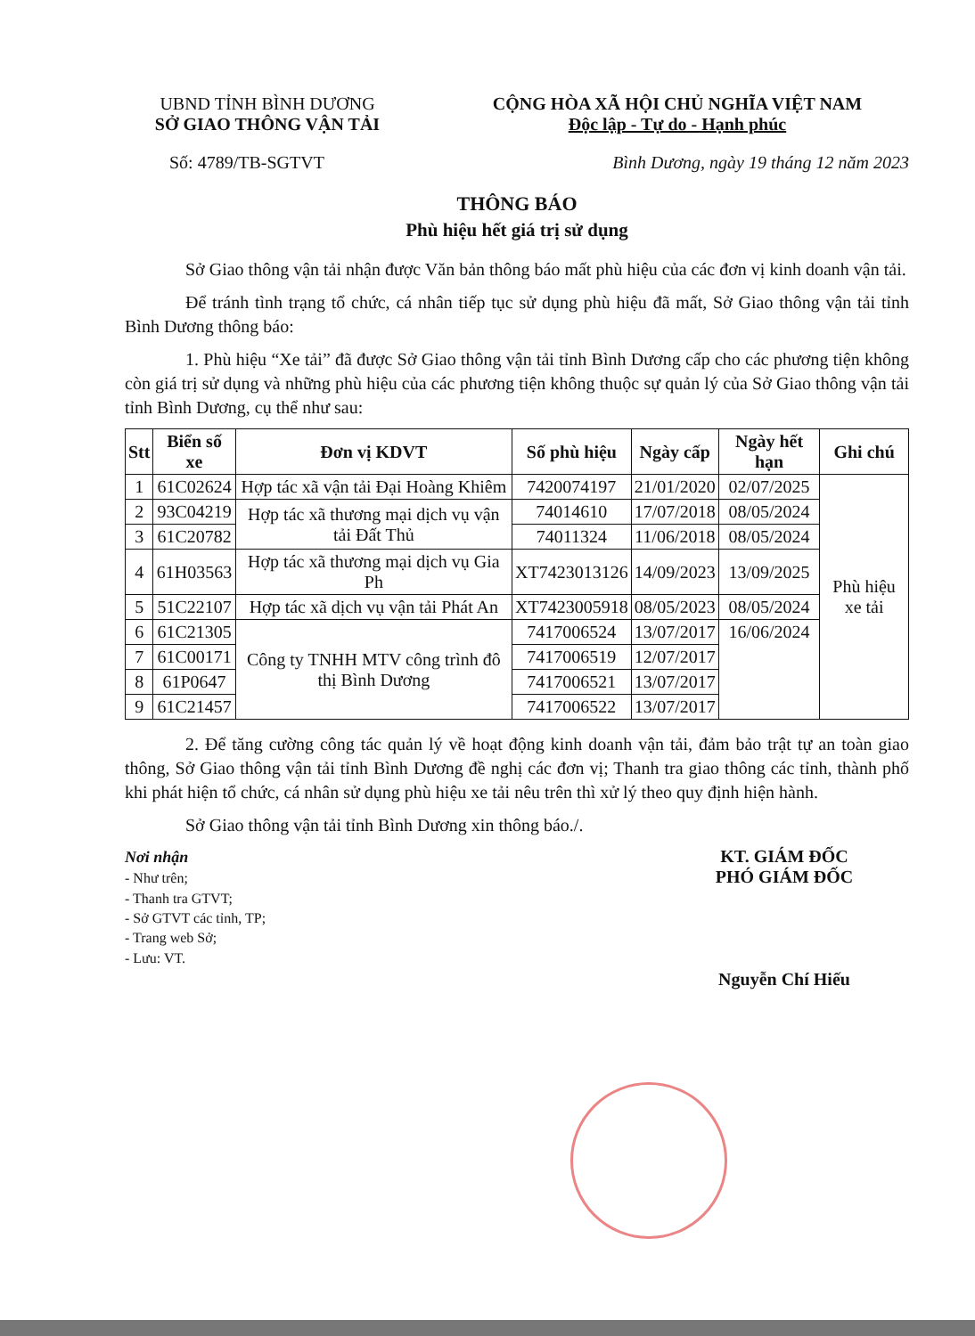UBND TỈNH BÌNH DƯƠNG
SỞ GIAO THÔNG VẬN TẢI
CỘNG HÒA XÃ HỘI CHỦ NGHĨA VIỆT NAM
Độc lập - Tự do - Hạnh phúc
Số: 4789/TB-SGTVT Bình Dương, ngày 19 tháng 12 năm 2023
THÔNG BÁO
Phù hiệu hết giá trị sử dụng
Sở Giao thông vận tải nhận được Văn bản thông báo mất phù hiệu của các đơn vị kinh doanh vận tải.
Để tránh tình trạng tổ chức, cá nhân tiếp tục sử dụng phù hiệu đã mất, Sở Giao thông vận tải tỉnh Bình Dương thông báo:
1. Phù hiệu “Xe tải” đã được Sở Giao thông vận tải tỉnh Bình Dương cấp cho các phương tiện không còn giá trị sử dụng và những phù hiệu của các phương tiện không thuộc sự quản lý của Sở Giao thông vận tải tỉnh Bình Dương, cụ thể như sau:
| Stt | Biển số xe | Đơn vị KDVT | Số phù hiệu | Ngày cấp | Ngày hết hạn | Ghi chú |
| --- | --- | --- | --- | --- | --- | --- |
| 1 | 61C02624 | Hợp tác xã vận tải Đại Hoàng Khiêm | 7420074197 | 21/01/2020 | 02/07/2025 | Phù hiệu xe tải |
| 2 | 93C04219 | Hợp tác xã thương mại dịch vụ vận tải Đất Thủ | 74014610 | 17/07/2018 | 08/05/2024 | |
| 3 | 61C20782 | | 74011324 | 11/06/2018 | 08/05/2024 | |
| 4 | 61H03563 | Hợp tác xã thương mại dịch vụ Gia Ph | XT7423013126 | 14/09/2023 | 13/09/2025 | |
| 5 | 51C22107 | Hợp tác xã dịch vụ vận tải Phát An | XT7423005918 | 08/05/2023 | 08/05/2024 | |
| 6 | 61C21305 | Công ty TNHH MTV công trình đô thị Bình Dương | 7417006524 | 13/07/2017 | 16/06/2024 | |
| 7 | 61C00171 | | 7417006519 | 12/07/2017 | | |
| 8 | 61P0647 | | 7417006521 | 13/07/2017 | | |
| 9 | 61C21457 | | 7417006522 | 13/07/2017 | | |
2. Để tăng cường công tác quản lý về hoạt động kinh doanh vận tải, đảm bảo trật tự an toàn giao thông, Sở Giao thông vận tải tỉnh Bình Dương đề nghị các đơn vị; Thanh tra giao thông các tỉnh, thành phố khi phát hiện tổ chức, cá nhân sử dụng phù hiệu xe tải nêu trên thì xử lý theo quy định hiện hành.
Sở Giao thông vận tải tỉnh Bình Dương xin thông báo./.
Nơi nhận
- Như trên;
- Thanh tra GTVT;
- Sở GTVT các tỉnh, TP;
- Trang web Sở;
- Lưu: VT.
KT. GIÁM ĐỐC
PHÓ GIÁM ĐỐC
Nguyễn Chí Hiếu